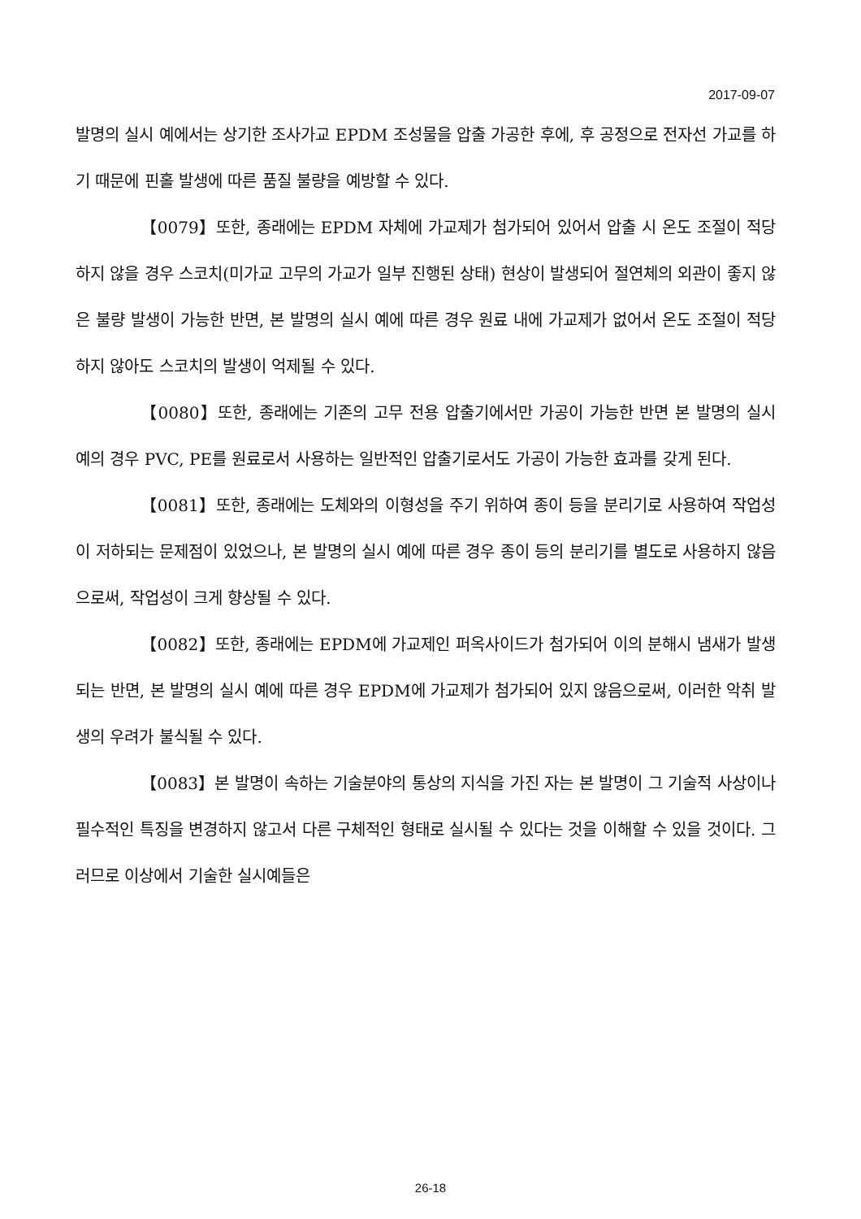2017-09-07
발명의 실시 예에서는 상기한 조사가교 EPDM 조성물을 압출 가공한 후에, 후 공정으로 전자선 가교를 하기 때문에 핀홀 발생에 따른 품질 불량을 예방할 수 있다.
【0079】또한, 종래에는 EPDM 자체에 가교제가 첨가되어 있어서 압출 시 온도 조절이 적당하지 않을 경우 스코치(미가교 고무의 가교가 일부 진행된 상태) 현상이 발생되어 절연체의 외관이 좋지 않은 불량 발생이 가능한 반면, 본 발명의 실시 예에 따른 경우 원료 내에 가교제가 없어서 온도 조절이 적당하지 않아도 스코치의 발생이 억제될 수 있다.
【0080】또한, 종래에는 기존의 고무 전용 압출기에서만 가공이 가능한 반면 본 발명의 실시 예의 경우 PVC, PE를 원료로서 사용하는 일반적인 압출기로서도 가공이 가능한 효과를 갖게 된다.
【0081】또한, 종래에는 도체와의 이형성을 주기 위하여 종이 등을 분리기로 사용하여 작업성이 저하되는 문제점이 있었으나, 본 발명의 실시 예에 따른 경우 종이 등의 분리기를 별도로 사용하지 않음으로써, 작업성이 크게 향상될 수 있다.
【0082】또한, 종래에는 EPDM에 가교제인 퍼옥사이드가 첨가되어 이의 분해시 냄새가 발생되는 반면, 본 발명의 실시 예에 따른 경우 EPDM에 가교제가 첨가되어 있지 않음으로써, 이러한 악취 발생의 우려가 불식될 수 있다.
【0083】본 발명이 속하는 기술분야의 통상의 지식을 가진 자는 본 발명이 그 기술적 사상이나 필수적인 특징을 변경하지 않고서 다른 구체적인 형태로 실시될 수 있다는 것을 이해할 수 있을 것이다. 그러므로 이상에서 기술한 실시예들은
26-18